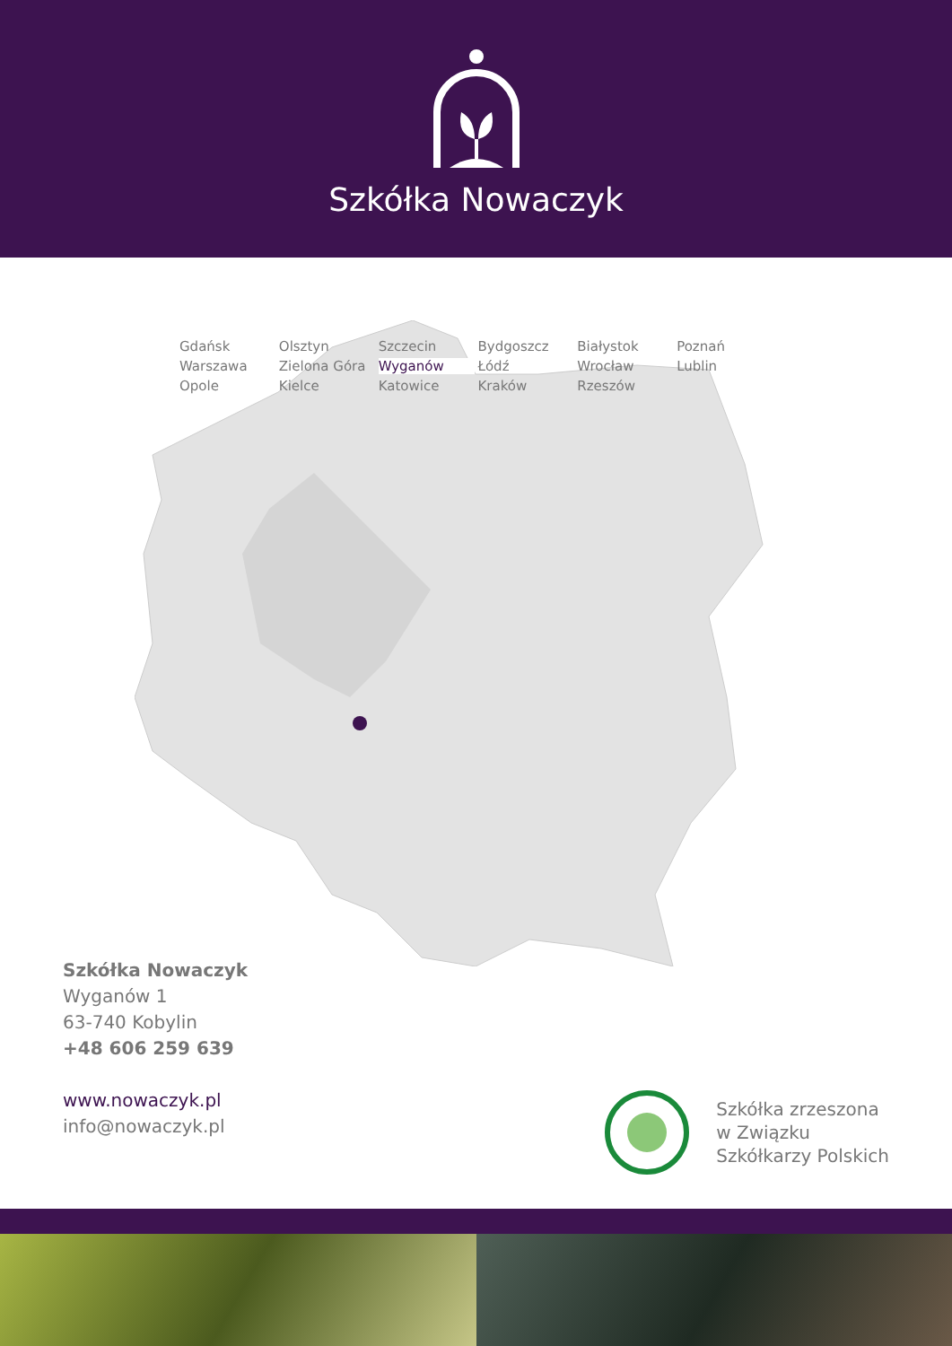Szkółka Nowaczyk
Gdańsk Olsztyn Szczecin Bydgoszcz Białystok Poznań Warszawa Zielona Góra Wyganów Łódź Wrocław Lublin Opole Kielce Katowice Kraków Rzeszów
Szkółka Nowaczyk
Wyganów 1
63-740 Kobylin
+48 606 259 639
www.nowaczyk.pl
info@nowaczyk.pl
Szkółka zrzeszona
w Związku
Szkółkarzy Polskich